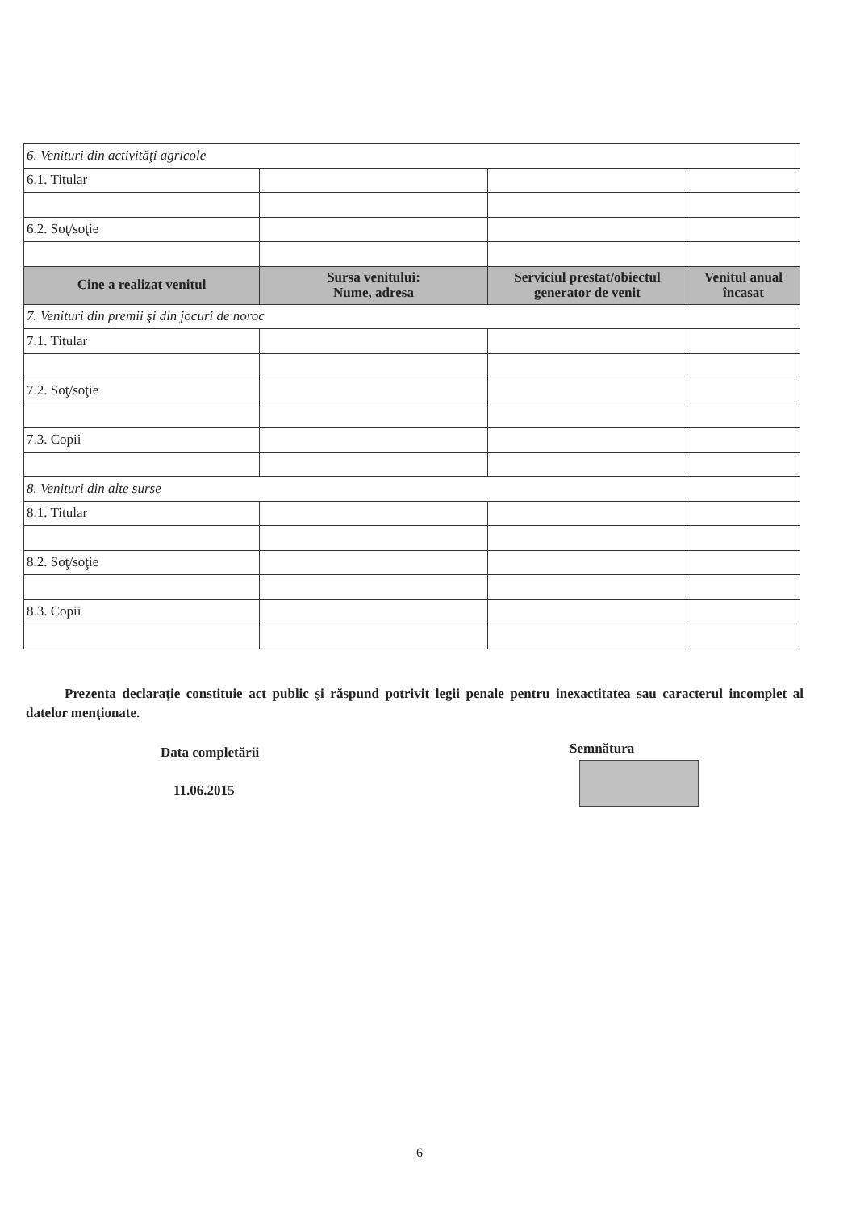| 6. Venituri din activităţi agricole | | | |
| 6.1. Titular | | | |
| 6.2. Soţ/soţie | | | |
| Cine a realizat venitul | Sursa venitului: Nume, adresa | Serviciul prestat/obiectul generator de venit | Venitul anual încasat |
| 7. Venituri din premii şi din jocuri de noroc | | | |
| 7.1. Titular | | | |
| 7.2. Soţ/soţie | | | |
| 7.3. Copii | | | |
| 8. Venituri din alte surse | | | |
| 8.1. Titular | | | |
| 8.2. Soţ/soţie | | | |
| 8.3. Copii | | | |
Prezenta declaraţie constituie act public şi răspund potrivit legii penale pentru inexactitatea sau caracterul incomplet al datelor menţionate.
Data completării
11.06.2015
Semnătura
6